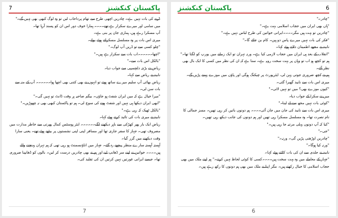7 پاکستان کنکشنز
ڈرنے کی بات نہیں ہے۔ چادریں اچھی طرح سے تھام پرداحاب لیں تو وہ لوگ کبھی بھی نہیں گے۔"
میں سامی اور میرے سکرار ہے تھے۔۔۔۔ ہمارا خوف دور اس ان کو پسند آرہا تھا۔
آپ مسکرا رہے ہیں، ہماری جان پر بنی ہے۔
میری اس بات پر وہ مسلسل مسکراتے ہوئے بولے۔
"چلو کسی سے تو ڈریں آپ لوگ۔"
"اچھا۔۔۔۔۔۔اب بات سے سکرار ہے ہیں۔"
"بالکل اس بات سے۔"
ریاض نے بڑی دلچسپی سے جواب دیا۔
نابید نے ریاض سے کہا۔
ریاض بھائی آپ سلیم میرے ساتھ ہوتے تو انہوں نے بھی کتنی بھی اچھا ہوا۔۔۔۔۔۔ آپ کے منہ سے بات سن لی۔
"میرا خیال ہے کہ میں ایران شفٹ ہو جاؤں۔ بیگم صاحبہ ہر وقت ڈانٹ تو نہیں گی۔"
"ابھی ایران دیکھا ہی نہیں اور شفٹ ہونے کی سوچ لی۔ ہم تو پاکستان کبھی بھی نہ چھوڑیں۔"
"بالکل ٹھیک کہ رہی ہے۔"
نابید نے میری بات کی تائید کرتے ہوئے کہا۔
ریاض ایک بار پھر کھڑکی سے باہر دیکھنے لگے۔۔۔۔۔۔ ایئر ہوسٹس کمال پھرتی سے خاطر مدارت میں مصروف تھی۔ جہاز کا سفر جاری تھا اور مسافر اپنی اپنی نشستوں پر بیٹھے ہوئے تھے۔ یعنی سارا وقت دیکھنے میں گزر گیا۔
آہستہ آہستہ سارے منظر پیچھے رہ گئے۔ جہاز میں اناؤنسمنٹ ہو رہی تھی کہ ہم تہران پہنچنے والے ہیں۔۔۔۔ خواتین نے اپنے سر ڈھانپ لیے اور ہم نے بھی چادریں درست کر لیں۔ بالوں کو ڈھانپنا ضروری تھا۔ جیسے ایرانی عورتیں نہیں کرتیں ان کی تقلید کی۔
7
پاکستان کنکشنز 6
"چادر۔"
"ہاں بھی ایران میں حجاب اسلامی بہت ہے۔"
"چادریں تو بہت ہیں مگر۔۔۔۔ایرانی خواتین کی طرح لباس نہیں ہے۔"
"فکر کی بات نہیں میرے پاس دو ہیں۔ کام بن جائے گا۔"
نابید نے مجھے اطمینان دلاتے ہوئے کہا۔
"انقلاب کے بعد ہی ایران میں حجاب لازمی کیا ہے۔ ورنہ تہران تو ایک زمانے میں یورپ کو لگتا تھا۔"
ہم تو کچھ ہو اب تو وہاں پر بہت سخت رویہ ہے۔ سنا ہے کہ ان کی نظر میں کسی کا ایک بال بھی نظر آئے۔
ہم نے کچھ ضروری جوتی پہن لی، ایئرپورٹ پر چیکنگ ہوگی اور پاؤں میں موزے پہننے پڑیں گے۔
میری اس بات سے نابید گھبرا گئی۔
"کیوں موزے بھی؟ میں تو نہیں لائی۔"
میں نے سکرا کے جواب دیا۔
"کوئی بات نہیں مجھ سے لے لینا۔"
میری اس بات سے نابید کی جان میں جان آئی۔۔۔۔ ہم دونوں باتیں کر رہی تھیں۔ مسز جمالی کا نام نصرت تھا۔ وہ مسلسل مسکرا رہی تھیں اور ہم دونوں کی جانب دیکھ رہی تھیں۔
"کیا کہ آپ دونوں پہلی مرتبہ جا رہی ہیں۔"
"جی۔"
"چادریں اوڑھنی پڑیں گی۔ ورنہ۔"
"ورنہ کیا ہوگا۔"
نابید نے جلدی سے ان کی بات کاٹتے ہوئے کہا۔
"جہاز کے معاملے میں وہ بہت سخت ہیں۔۔۔۔کسی کا کوئی لحاظ نہیں کرتے۔" ہم اپنے ملک میں بھی حجاب اسلامی کا خیال رکھتے ہیں۔ مگر اپنا نے ملک میں بھی ہم دونوں کا رکھ رہے ہیں۔
6